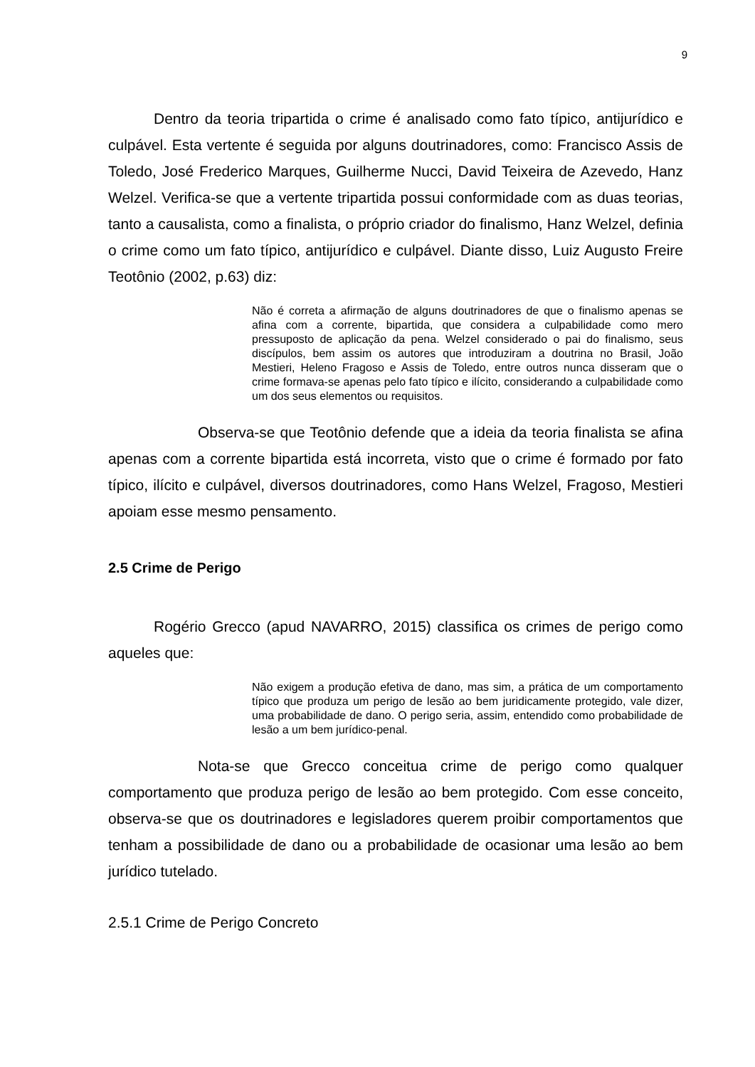9
Dentro da teoria tripartida o crime é analisado como fato típico, antijurídico e culpável. Esta vertente é seguida por alguns doutrinadores, como: Francisco Assis de Toledo, José Frederico Marques, Guilherme Nucci, David Teixeira de Azevedo, Hanz Welzel. Verifica-se que a vertente tripartida possui conformidade com as duas teorias, tanto a causalista, como a finalista, o próprio criador do finalismo, Hanz Welzel, definia o crime como um fato típico, antijurídico e culpável. Diante disso, Luiz Augusto Freire Teotônio (2002, p.63) diz:
Não é correta a afirmação de alguns doutrinadores de que o finalismo apenas se afina com a corrente, bipartida, que considera a culpabilidade como mero pressuposto de aplicação da pena. Welzel considerado o pai do finalismo, seus discípulos, bem assim os autores que introduziram a doutrina no Brasil, João Mestieri, Heleno Fragoso e Assis de Toledo, entre outros nunca disseram que o crime formava-se apenas pelo fato típico e ilícito, considerando a culpabilidade como um dos seus elementos ou requisitos.
Observa-se que Teotônio defende que a ideia da teoria finalista se afina apenas com a corrente bipartida está incorreta, visto que o crime é formado por fato típico, ilícito e culpável, diversos doutrinadores, como Hans Welzel, Fragoso, Mestieri apoiam esse mesmo pensamento.
2.5 Crime de Perigo
Rogério Grecco (apud NAVARRO, 2015) classifica os crimes de perigo como aqueles que:
Não exigem a produção efetiva de dano, mas sim, a prática de um comportamento típico que produza um perigo de lesão ao bem juridicamente protegido, vale dizer, uma probabilidade de dano. O perigo seria, assim, entendido como probabilidade de lesão a um bem jurídico-penal.
Nota-se que Grecco conceitua crime de perigo como qualquer comportamento que produza perigo de lesão ao bem protegido. Com esse conceito, observa-se que os doutrinadores e legisladores querem proibir comportamentos que tenham a possibilidade de dano ou a probabilidade de ocasionar uma lesão ao bem jurídico tutelado.
2.5.1 Crime de Perigo Concreto